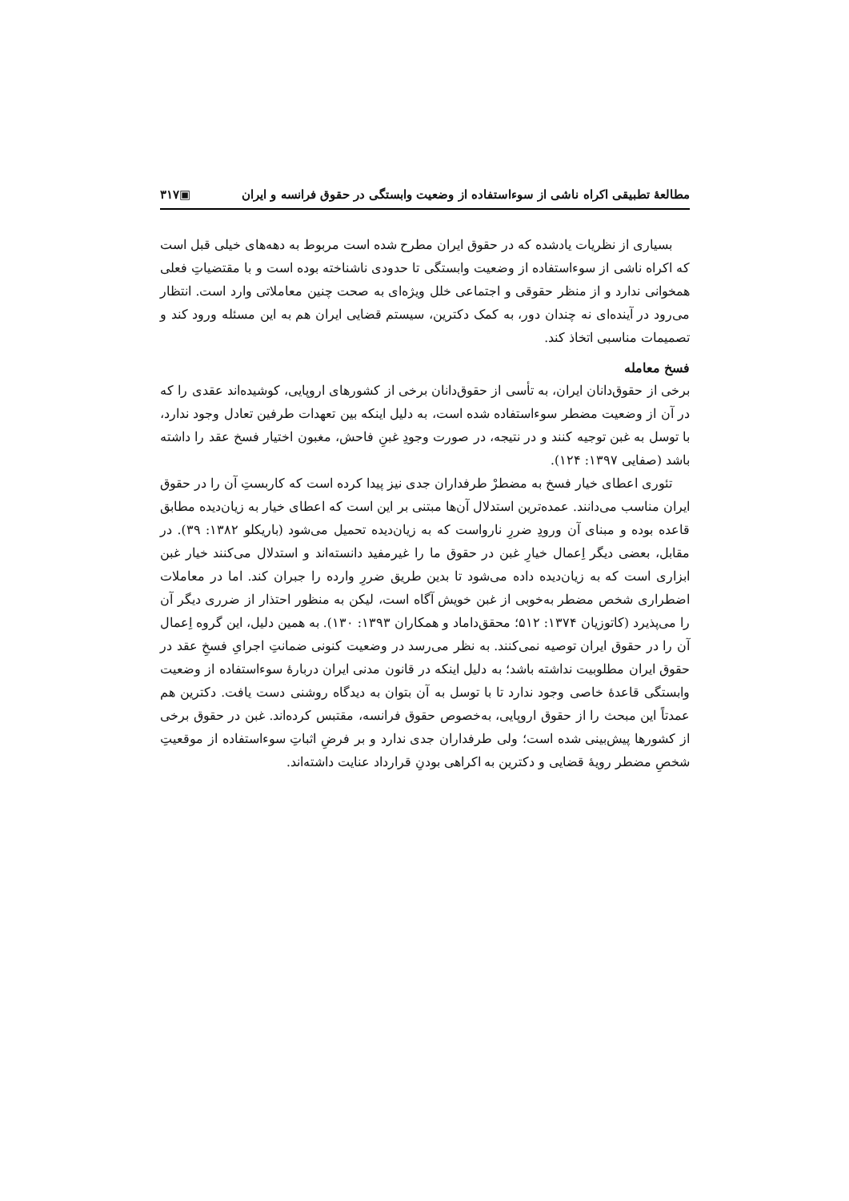مطالعهٔ تطبیقی اکراه ناشی از سوءاستفاده از وضعیت وابستگی در حقوق فرانسه و ایران ▣۳۱۷
بسیاری از نظریات یادشده که در حقوق ایران مطرح شده است مربوط به دهه‌های خیلی قبل است که اکراه ناشی از سوءاستفاده از وضعیت وابستگی تا حدودی ناشناخته بوده است و با مقتضیاتِ فعلی همخوانی ندارد و از منظر حقوقی و اجتماعی خلل ویژه‌ای به صحت چنین معاملاتی وارد است. انتظار می‌رود در آینده‌ای نه چندان دور، به کمک دکترین، سیستم قضایی ایران هم به این مسئله ورود کند و تصمیمات مناسبی اتخاذ کند.
فسخ معامله
برخی از حقوق‌دانان ایران، به تأسی از حقوق‌دانان برخی از کشورهای اروپایی، کوشیده‌اند عقدی را که در آن از وضعیت مضطر سوءاستفاده شده است، به دلیل اینکه بین تعهدات طرفین تعادل وجود ندارد، با توسل به غبن توجیه کنند و در نتیجه، در صورت وجودِ غبنِ فاحش، مغبون اختیار فسخ عقد را داشته باشد (صفایی ۱۳۹۷: ۱۲۴).
تئوری اعطای خیار فسخ به مضطرْ طرفداران جدی نیز پیدا کرده است که کاربستِ آن را در حقوق ایران مناسب می‌دانند. عمده‌ترین استدلال آن‌ها مبتنی بر این است که اعطای خیار به زیان‌دیده مطابق قاعده بوده و مبنای آن ورودِ ضررِ نارواست که به زیان‌دیده تحمیل می‌شود (باریکلو ۱۳۸۲: ۳۹). در مقابل، بعضی دیگر اِعمال خیارِ غبن در حقوق ما را غیرمفید دانسته‌اند و استدلال می‌کنند خیار غبن ابزاری است که به زیان‌دیده داده می‌شود تا بدین طریق ضررِ وارده را جبران کند. اما در معاملات اضطراری شخص مضطر به‌خوبی از غبن خویش آگاه است، لیکن به منظور احتذار از ضرری دیگر آن را می‌پذیرد (کاتوزیان ۱۳۷۴: ۵۱۲؛ محقق‌داماد و همکاران ۱۳۹۳: ۱۳۰). به همین دلیل، این گروه اِعمال آن را در حقوق ایران توصیه نمی‌کنند. به نظر می‌رسد در وضعیت کنونی ضمانتِ اجرایِ فسخِ عقد در حقوق ایران مطلوبیت نداشته باشد؛ به دلیل اینکه در قانون مدنی ایران دربارهٔ سوءاستفاده از وضعیت وابستگی قاعدهٔ خاصی وجود ندارد تا با توسل به آن بتوان به دیدگاه روشنی دست یافت. دکترین هم عمدتاً این مبحث را از حقوق اروپایی، به‌خصوص حقوق فرانسه، مقتبس کرده‌اند. غبن در حقوق برخی از کشورها پیش‌بینی شده است؛ ولی طرفداران جدی ندارد و بر فرضِ اثباتِ سوءاستفاده از موقعیتِ شخصِ مضطر رویهٔ قضایی و دکترین به اکراهی بودنِ قرارداد عنایت داشته‌اند.